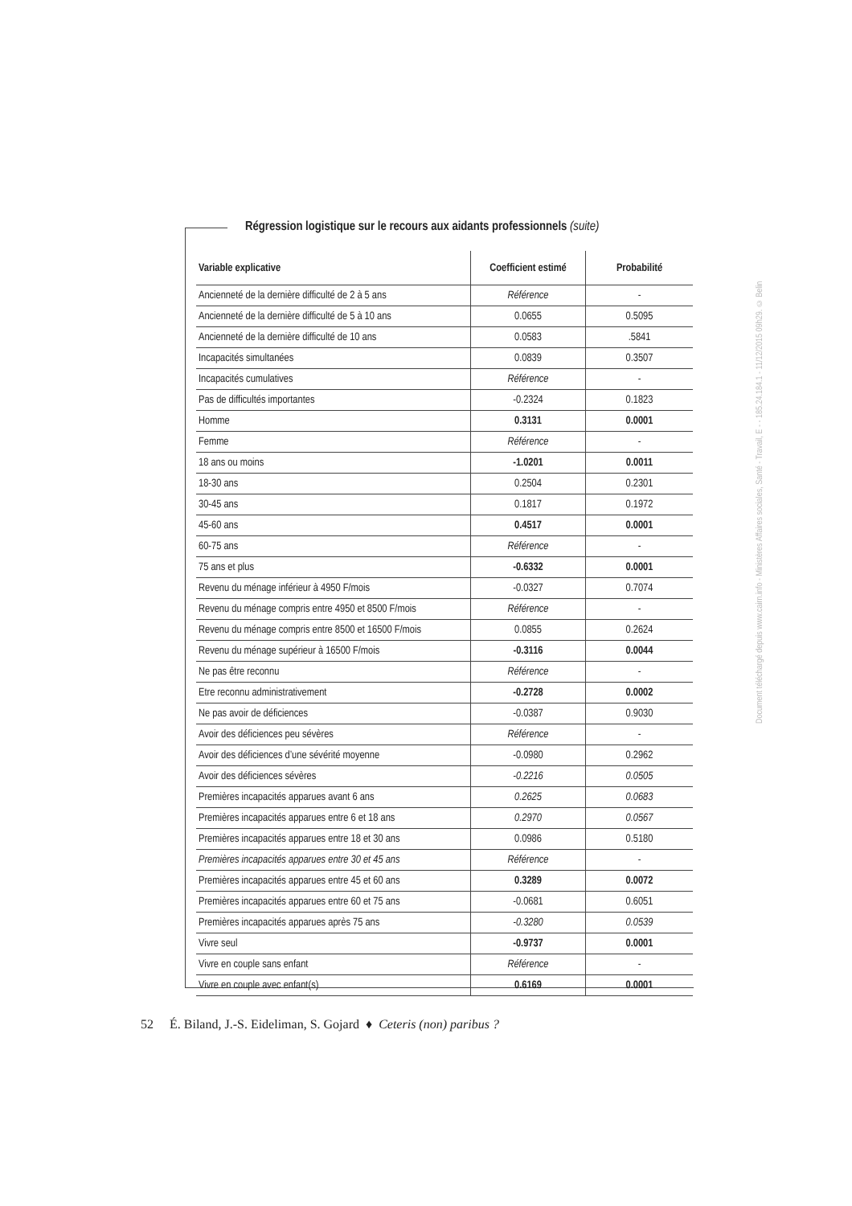Régression logistique sur le recours aux aidants professionnels (suite)
| Variable explicative | Coefficient estimé | Probabilité |
| --- | --- | --- |
| Ancienneté de la dernière difficulté de 2 à 5 ans | Référence | - |
| Ancienneté de la dernière difficulté de 5 à 10 ans | 0.0655 | 0.5095 |
| Ancienneté de la dernière difficulté de 10 ans | 0.0583 | .5841 |
| Incapacités simultanées | 0.0839 | 0.3507 |
| Incapacités cumulatives | Référence | - |
| Pas de difficultés importantes | -0.2324 | 0.1823 |
| Homme | 0.3131 | 0.0001 |
| Femme | Référence | - |
| 18 ans ou moins | -1.0201 | 0.0011 |
| 18-30 ans | 0.2504 | 0.2301 |
| 30-45 ans | 0.1817 | 0.1972 |
| 45-60 ans | 0.4517 | 0.0001 |
| 60-75 ans | Référence | - |
| 75 ans et plus | -0.6332 | 0.0001 |
| Revenu du ménage inférieur à 4950 F/mois | -0.0327 | 0.7074 |
| Revenu du ménage compris entre 4950 et 8500 F/mois | Référence | - |
| Revenu du ménage compris entre 8500 et 16500 F/mois | 0.0855 | 0.2624 |
| Revenu du ménage supérieur à 16500 F/mois | -0.3116 | 0.0044 |
| Ne pas être reconnu | Référence | - |
| Etre reconnu administrativement | -0.2728 | 0.0002 |
| Ne pas avoir de déficiences | -0.0387 | 0.9030 |
| Avoir des déficiences peu sévères | Référence | - |
| Avoir des déficiences d’une sévérité moyenne | -0.0980 | 0.2962 |
| Avoir des déficiences sévères | -0.2216 | 0.0505 |
| Premières incapacités apparues avant 6 ans | 0.2625 | 0.0683 |
| Premières incapacités apparues entre 6 et 18 ans | 0.2970 | 0.0567 |
| Premières incapacités apparues entre 18 et 30 ans | 0.0986 | 0.5180 |
| Premières incapacités apparues entre 30 et 45 ans | Référence | - |
| Premières incapacités apparues entre 45 et 60 ans | 0.3289 | 0.0072 |
| Premières incapacités apparues entre 60 et 75 ans | -0.0681 | 0.6051 |
| Premières incapacités apparues après 75 ans | -0.3280 | 0.0539 |
| Vivre seul | -0.9737 | 0.0001 |
| Vivre en couple sans enfant | Référence | - |
| Vivre en couple avec enfant(s) | 0.6169 | 0.0001 |
52 É. Biland, J.-S. Eideliman, S. Gojard ♦ Ceteris (non) paribus ?
Document téléchargé depuis www.cairn.info - Ministères Affaires sociales, Santé - Travail, E - - 185.24.184.1 - 11/12/2015 09h29. © Belin